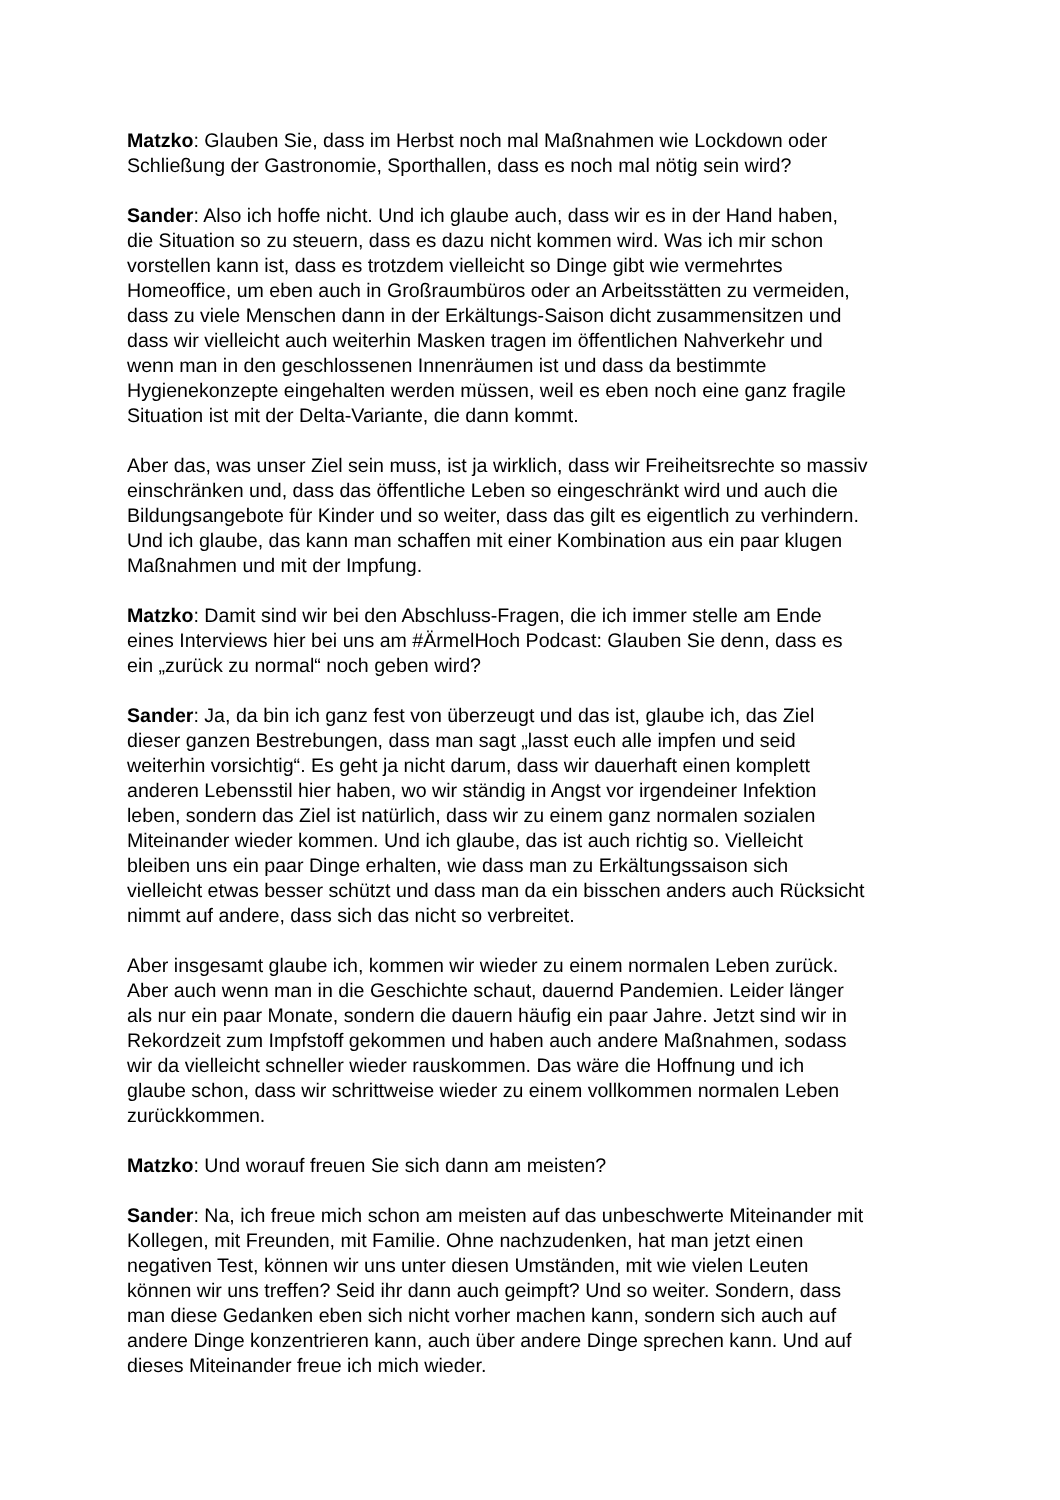Matzko: Glauben Sie, dass im Herbst noch mal Maßnahmen wie Lockdown oder
Schließung der Gastronomie, Sporthallen, dass es noch mal nötig sein wird?
Sander: Also ich hoffe nicht. Und ich glaube auch, dass wir es in der Hand haben,
die Situation so zu steuern, dass es dazu nicht kommen wird. Was ich mir schon
vorstellen kann ist, dass es trotzdem vielleicht so Dinge gibt wie vermehrtes
Homeoffice, um eben auch in Großraumbüros oder an Arbeitsstätten zu vermeiden,
dass zu viele Menschen dann in der Erkältungs-Saison dicht zusammensitzen und
dass wir vielleicht auch weiterhin Masken tragen im öffentlichen Nahverkehr und
wenn man in den geschlossenen Innenräumen ist und dass da bestimmte
Hygienekonzepte eingehalten werden müssen, weil es eben noch eine ganz fragile
Situation ist mit der Delta-Variante, die dann kommt.
Aber das, was unser Ziel sein muss, ist ja wirklich, dass wir Freiheitsrechte so massiv
einschränken und, dass das öffentliche Leben so eingeschränkt wird und auch die
Bildungsangebote für Kinder und so weiter, dass das gilt es eigentlich zu verhindern.
Und ich glaube, das kann man schaffen mit einer Kombination aus ein paar klugen
Maßnahmen und mit der Impfung.
Matzko: Damit sind wir bei den Abschluss-Fragen, die ich immer stelle am Ende
eines Interviews hier bei uns am #ÄrmelHoch Podcast: Glauben Sie denn, dass es
ein „zurück zu normal“ noch geben wird?
Sander: Ja, da bin ich ganz fest von überzeugt und das ist, glaube ich, das Ziel
dieser ganzen Bestrebungen, dass man sagt „lasst euch alle impfen und seid
weiterhin vorsichtig“. Es geht ja nicht darum, dass wir dauerhaft einen komplett
anderen Lebensstil hier haben, wo wir ständig in Angst vor irgendeiner Infektion
leben, sondern das Ziel ist natürlich, dass wir zu einem ganz normalen sozialen
Miteinander wieder kommen. Und ich glaube, das ist auch richtig so. Vielleicht
bleiben uns ein paar Dinge erhalten, wie dass man zu Erkältungssaison sich
vielleicht etwas besser schützt und dass man da ein bisschen anders auch Rücksicht
nimmt auf andere, dass sich das nicht so verbreitet.
Aber insgesamt glaube ich, kommen wir wieder zu einem normalen Leben zurück.
Aber auch wenn man in die Geschichte schaut, dauernd Pandemien. Leider länger
als nur ein paar Monate, sondern die dauern häufig ein paar Jahre. Jetzt sind wir in
Rekordzeit zum Impfstoff gekommen und haben auch andere Maßnahmen, sodass
wir da vielleicht schneller wieder rauskommen. Das wäre die Hoffnung und ich
glaube schon, dass wir schrittweise wieder zu einem vollkommen normalen Leben
zurückkommen.
Matzko: Und worauf freuen Sie sich dann am meisten?
Sander: Na, ich freue mich schon am meisten auf das unbeschwerte Miteinander mit
Kollegen, mit Freunden, mit Familie. Ohne nachzudenken, hat man jetzt einen
negativen Test, können wir uns unter diesen Umständen, mit wie vielen Leuten
können wir uns treffen? Seid ihr dann auch geimpft? Und so weiter. Sondern, dass
man diese Gedanken eben sich nicht vorher machen kann, sondern sich auch auf
andere Dinge konzentrieren kann, auch über andere Dinge sprechen kann. Und auf
dieses Miteinander freue ich mich wieder.